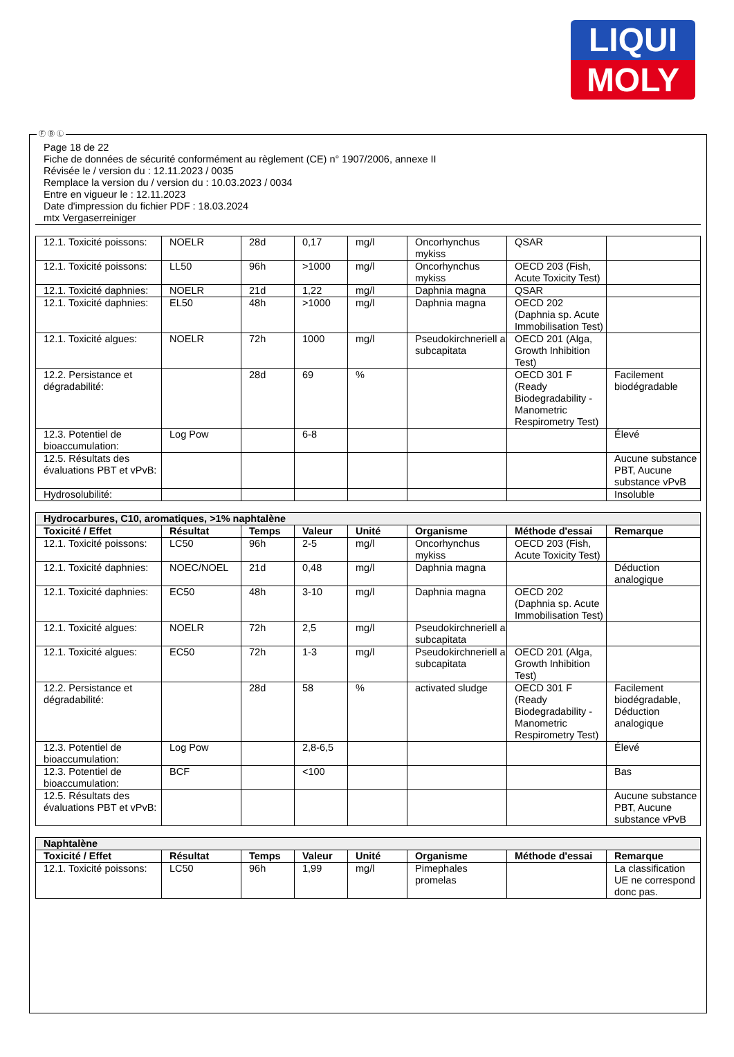LIQUI
MOLY
Ⓕ Ⓑ Ⓛ
Page 18 de 22
Fiche de données de sécurité conformément au règlement (CE) n° 1907/2006, annexe II
Révisée le / version du : 12.11.2023 / 0035
Remplace la version du / version du : 10.03.2023 / 0034
Entre en vigueur le : 12.11.2023
Date d'impression du fichier PDF : 18.03.2024
mtx Vergaserreiniger
| 12.1. Toxicité poissons: | NOELR | 28d | 0,17 | mg/l | Oncorhynchus mykiss | QSAR | |
| 12.1. Toxicité poissons: | LL50 | 96h | >1000 | mg/l | Oncorhynchus mykiss | OECD 203 (Fish, Acute Toxicity Test) | |
| 12.1. Toxicité daphnies: | NOELR | 21d | 1,22 | mg/l | Daphnia magna | QSAR | |
| 12.1. Toxicité daphnies: | EL50 | 48h | >1000 | mg/l | Daphnia magna | OECD 202 (Daphnia sp. Acute Immobilisation Test) | |
| 12.1. Toxicité algues: | NOELR | 72h | 1000 | mg/l | Pseudokirchneriell a subcapitata | OECD 201 (Alga, Growth Inhibition Test) | |
| 12.2. Persistance et dégradabilité: | | 28d | 69 | % | | OECD 301 F (Ready Biodegradability - Manometric Respirometry Test) | Facilement biodégradable |
| 12.3. Potentiel de bioaccumulation: | Log Pow | | 6-8 | | | | Élevé |
| 12.5. Résultats des évaluations PBT et vPvB: | | | | | | | Aucune substance PBT, Aucune substance vPvB |
| Hydrosolubilité: | | | | | | | Insoluble |
| Hydrocarbures, C10, aromatiques, >1% naphtalène | | | | | | | |
| Toxicité / Effet | Résultat | Temps | Valeur | Unité | Organisme | Méthode d'essai | Remarque |
| 12.1. Toxicité poissons: | LC50 | 96h | 2-5 | mg/l | Oncorhynchus mykiss | OECD 203 (Fish, Acute Toxicity Test) | |
| 12.1. Toxicité daphnies: | NOEC/NOEL | 21d | 0,48 | mg/l | Daphnia magna | | Déduction analogique |
| 12.1. Toxicité daphnies: | EC50 | 48h | 3-10 | mg/l | Daphnia magna | OECD 202 (Daphnia sp. Acute Immobilisation Test) | |
| 12.1. Toxicité algues: | NOELR | 72h | 2,5 | mg/l | Pseudokirchneriell a subcapitata | | |
| 12.1. Toxicité algues: | EC50 | 72h | 1-3 | mg/l | Pseudokirchneriell a subcapitata | OECD 201 (Alga, Growth Inhibition Test) | |
| 12.2. Persistance et dégradabilité: | | 28d | 58 | % | activated sludge | OECD 301 F (Ready Biodegradability - Manometric Respirometry Test) | Facilement biodégradable, Déduction analogique |
| 12.3. Potentiel de bioaccumulation: | Log Pow | | 2,8-6,5 | | | | Élevé |
| 12.3. Potentiel de bioaccumulation: | BCF | | <100 | | | | Bas |
| 12.5. Résultats des évaluations PBT et vPvB: | | | | | | | Aucune substance PBT, Aucune substance vPvB |
| Naphtalène | | | | | | | |
| Toxicité / Effet | Résultat | Temps | Valeur | Unité | Organisme | Méthode d'essai | Remarque |
| 12.1. Toxicité poissons: | LC50 | 96h | 1,99 | mg/l | Pimephales promelas | | La classification UE ne correspond donc pas. |